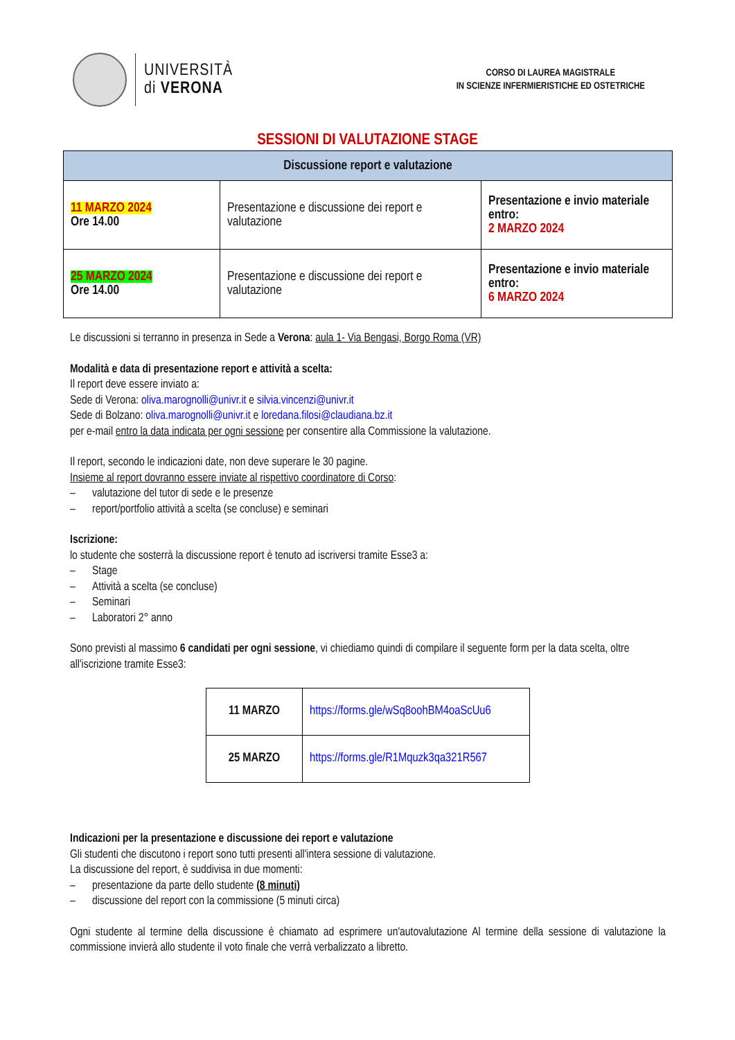UNIVERSITÀ
di VERONA
CORSO DI LAUREA MAGISTRALE
IN SCIENZE INFERMIERISTICHE ED OSTETRICHE
SESSIONI DI VALUTAZIONE STAGE
| Discussione report e valutazione | | |
| --- | --- | --- |
| 11 MARZO 2024 Ore 14.00 | Presentazione e discussione dei report e valutazione | Presentazione e invio materiale entro: 2 MARZO 2024 |
| 25 MARZO 2024 Ore 14.00 | Presentazione e discussione dei report e valutazione | Presentazione e invio materiale entro: 6 MARZO 2024 |
Le discussioni si terranno in presenza in Sede a Verona: aula 1- Via Bengasi, Borgo Roma (VR)
Modalità e data di presentazione report e attività a scelta:
Il report deve essere inviato a:
Sede di Verona: oliva.marognolli@univr.it e silvia.vincenzi@univr.it
Sede di Bolzano: oliva.marognolli@univr.it e loredana.filosi@claudiana.bz.it
per e-mail entro la data indicata per ogni sessione per consentire alla Commissione la valutazione.
Il report, secondo le indicazioni date, non deve superare le 30 pagine.
Insieme al report dovranno essere inviate al rispettivo coordinatore di Corso:
– valutazione del tutor di sede e le presenze
– report/portfolio attività a scelta (se concluse) e seminari
Iscrizione:
lo studente che sosterrà la discussione report è tenuto ad iscriversi tramite Esse3 a:
– Stage
– Attività a scelta (se concluse)
– Seminari
– Laboratori 2° anno
Sono previsti al massimo 6 candidati per ogni sessione, vi chiediamo quindi di compilare il seguente form per la data scelta, oltre all'iscrizione tramite Esse3:
| 11 MARZO | https://forms.gle/wSq8oohBM4oaScUu6 |
| 25 MARZO | https://forms.gle/R1Mquzk3qa321R567 |
Indicazioni per la presentazione e discussione dei report e valutazione
Gli studenti che discutono i report sono tutti presenti all'intera sessione di valutazione.
La discussione del report, è suddivisa in due momenti:
– presentazione da parte dello studente (8 minuti)
– discussione del report con la commissione (5 minuti circa)
Ogni studente al termine della discussione è chiamato ad esprimere un'autovalutazione Al termine della sessione di valutazione la commissione invierà allo studente il voto finale che verrà verbalizzato a libretto.